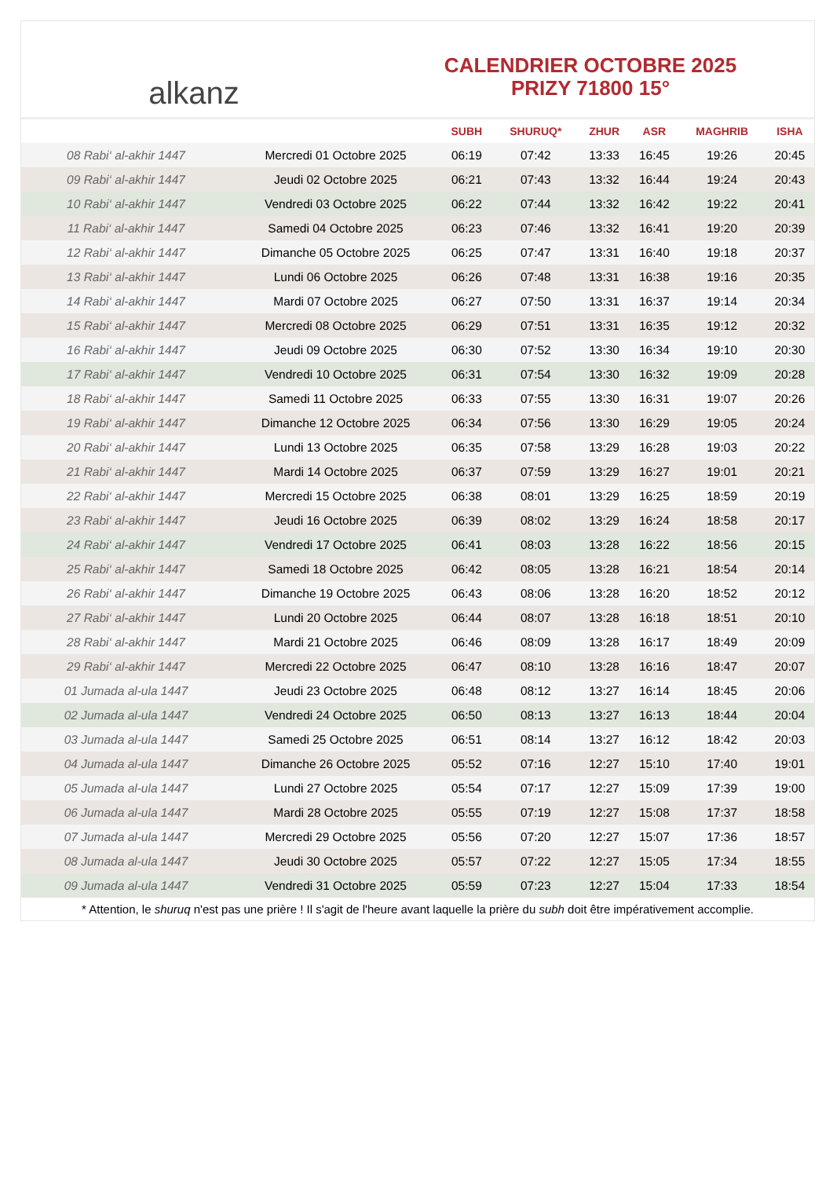alkanz
CALENDRIER OCTOBRE 2025
PRIZY 71800 15°
| | | SUBH | SHURUQ* | ZHUR | ASR | MAGHRIB | ISHA |
| --- | --- | --- | --- | --- | --- | --- | --- |
| 08 Rabi‘ al-akhir 1447 | Mercredi 01 Octobre 2025 | 06:19 | 07:42 | 13:33 | 16:45 | 19:26 | 20:45 |
| 09 Rabi‘ al-akhir 1447 | Jeudi 02 Octobre 2025 | 06:21 | 07:43 | 13:32 | 16:44 | 19:24 | 20:43 |
| 10 Rabi‘ al-akhir 1447 | Vendredi 03 Octobre 2025 | 06:22 | 07:44 | 13:32 | 16:42 | 19:22 | 20:41 |
| 11 Rabi‘ al-akhir 1447 | Samedi 04 Octobre 2025 | 06:23 | 07:46 | 13:32 | 16:41 | 19:20 | 20:39 |
| 12 Rabi‘ al-akhir 1447 | Dimanche 05 Octobre 2025 | 06:25 | 07:47 | 13:31 | 16:40 | 19:18 | 20:37 |
| 13 Rabi‘ al-akhir 1447 | Lundi 06 Octobre 2025 | 06:26 | 07:48 | 13:31 | 16:38 | 19:16 | 20:35 |
| 14 Rabi‘ al-akhir 1447 | Mardi 07 Octobre 2025 | 06:27 | 07:50 | 13:31 | 16:37 | 19:14 | 20:34 |
| 15 Rabi‘ al-akhir 1447 | Mercredi 08 Octobre 2025 | 06:29 | 07:51 | 13:31 | 16:35 | 19:12 | 20:32 |
| 16 Rabi‘ al-akhir 1447 | Jeudi 09 Octobre 2025 | 06:30 | 07:52 | 13:30 | 16:34 | 19:10 | 20:30 |
| 17 Rabi‘ al-akhir 1447 | Vendredi 10 Octobre 2025 | 06:31 | 07:54 | 13:30 | 16:32 | 19:09 | 20:28 |
| 18 Rabi‘ al-akhir 1447 | Samedi 11 Octobre 2025 | 06:33 | 07:55 | 13:30 | 16:31 | 19:07 | 20:26 |
| 19 Rabi‘ al-akhir 1447 | Dimanche 12 Octobre 2025 | 06:34 | 07:56 | 13:30 | 16:29 | 19:05 | 20:24 |
| 20 Rabi‘ al-akhir 1447 | Lundi 13 Octobre 2025 | 06:35 | 07:58 | 13:29 | 16:28 | 19:03 | 20:22 |
| 21 Rabi‘ al-akhir 1447 | Mardi 14 Octobre 2025 | 06:37 | 07:59 | 13:29 | 16:27 | 19:01 | 20:21 |
| 22 Rabi‘ al-akhir 1447 | Mercredi 15 Octobre 2025 | 06:38 | 08:01 | 13:29 | 16:25 | 18:59 | 20:19 |
| 23 Rabi‘ al-akhir 1447 | Jeudi 16 Octobre 2025 | 06:39 | 08:02 | 13:29 | 16:24 | 18:58 | 20:17 |
| 24 Rabi‘ al-akhir 1447 | Vendredi 17 Octobre 2025 | 06:41 | 08:03 | 13:28 | 16:22 | 18:56 | 20:15 |
| 25 Rabi‘ al-akhir 1447 | Samedi 18 Octobre 2025 | 06:42 | 08:05 | 13:28 | 16:21 | 18:54 | 20:14 |
| 26 Rabi‘ al-akhir 1447 | Dimanche 19 Octobre 2025 | 06:43 | 08:06 | 13:28 | 16:20 | 18:52 | 20:12 |
| 27 Rabi‘ al-akhir 1447 | Lundi 20 Octobre 2025 | 06:44 | 08:07 | 13:28 | 16:18 | 18:51 | 20:10 |
| 28 Rabi‘ al-akhir 1447 | Mardi 21 Octobre 2025 | 06:46 | 08:09 | 13:28 | 16:17 | 18:49 | 20:09 |
| 29 Rabi‘ al-akhir 1447 | Mercredi 22 Octobre 2025 | 06:47 | 08:10 | 13:28 | 16:16 | 18:47 | 20:07 |
| 01 Jumada al-ula 1447 | Jeudi 23 Octobre 2025 | 06:48 | 08:12 | 13:27 | 16:14 | 18:45 | 20:06 |
| 02 Jumada al-ula 1447 | Vendredi 24 Octobre 2025 | 06:50 | 08:13 | 13:27 | 16:13 | 18:44 | 20:04 |
| 03 Jumada al-ula 1447 | Samedi 25 Octobre 2025 | 06:51 | 08:14 | 13:27 | 16:12 | 18:42 | 20:03 |
| 04 Jumada al-ula 1447 | Dimanche 26 Octobre 2025 | 05:52 | 07:16 | 12:27 | 15:10 | 17:40 | 19:01 |
| 05 Jumada al-ula 1447 | Lundi 27 Octobre 2025 | 05:54 | 07:17 | 12:27 | 15:09 | 17:39 | 19:00 |
| 06 Jumada al-ula 1447 | Mardi 28 Octobre 2025 | 05:55 | 07:19 | 12:27 | 15:08 | 17:37 | 18:58 |
| 07 Jumada al-ula 1447 | Mercredi 29 Octobre 2025 | 05:56 | 07:20 | 12:27 | 15:07 | 17:36 | 18:57 |
| 08 Jumada al-ula 1447 | Jeudi 30 Octobre 2025 | 05:57 | 07:22 | 12:27 | 15:05 | 17:34 | 18:55 |
| 09 Jumada al-ula 1447 | Vendredi 31 Octobre 2025 | 05:59 | 07:23 | 12:27 | 15:04 | 17:33 | 18:54 |
* Attention, le shuruq n'est pas une prière ! Il s'agit de l'heure avant laquelle la prière du subh doit être impérativement accomplie.